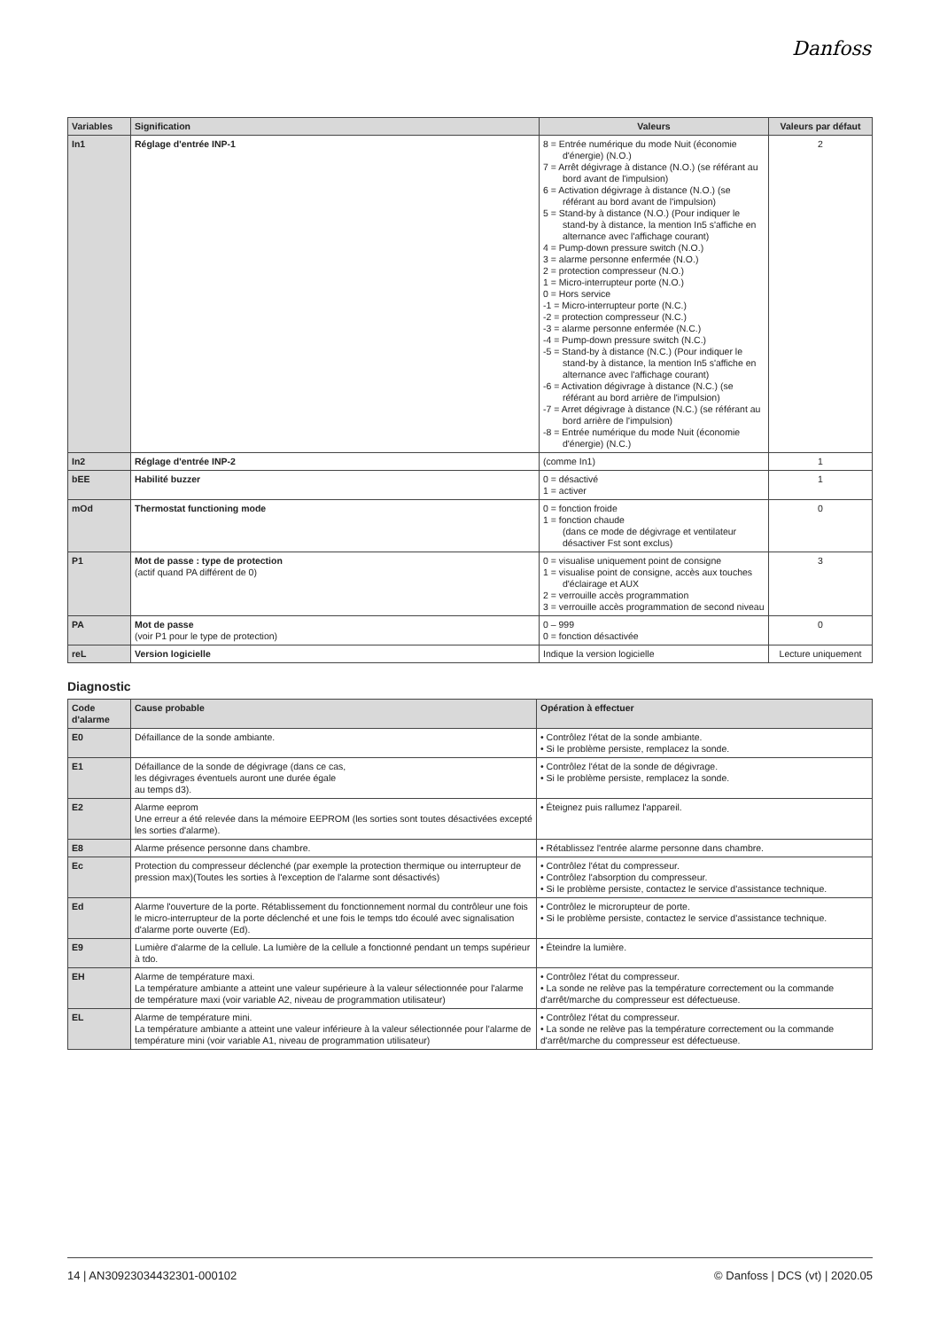Danfoss
| Variables | Signification | Valeurs | Valeurs par défaut |
| --- | --- | --- | --- |
| In1 | Réglage d'entrée INP-1 | 8 = Entrée numérique du mode Nuit (économie d'énergie) (N.O.) 7 = Arrêt dégivrage à distance (N.O.) (se référant au bord avant de l'impulsion) 6 = Activation dégivrage à distance (N.O.) (se référant au bord avant de l'impulsion) 5 = Stand-by à distance (N.O.) (Pour indiquer le stand-by à distance, la mention In5 s'affiche en alternance avec l'affichage courant) 4 = Pump-down pressure switch (N.O.) 3 = alarme personne enfermée (N.O.) 2 = protection compresseur (N.O.) 1 = Micro-interrupteur porte (N.O.) 0 = Hors service -1 = Micro-interrupteur porte (N.C.) -2 = protection compresseur (N.C.) -3 = alarme personne enfermée (N.C.) -4 = Pump-down pressure switch (N.C.) -5 = Stand-by à distance (N.C.) (Pour indiquer le stand-by à distance, la mention In5 s'affiche en alternance avec l'affichage courant) -6 = Activation dégivrage à distance (N.C.) (se référant au bord arrière de l'impulsion) -7 = Arret dégivrage à distance (N.C.) (se référant au bord arrière de l'impulsion) -8 = Entrée numérique du mode Nuit (économie d'énergie) (N.C.) | 2 |
| In2 | Réglage d'entrée INP-2 | (comme In1) | 1 |
| bEE | Habilité buzzer | 0 = désactivé 1 = activer | 1 |
| mOd | Thermostat functioning mode | 0 = fonction froide 1 = fonction chaude (dans ce mode de dégivrage et ventilateur désactiver Fst sont exclus) | 0 |
| P1 | Mot de passe : type de protection (actif quand PA différent de 0) | 0 = visualise uniquement point de consigne 1 = visualise point de consigne, accès aux touches d'éclairage et AUX 2 = verrouille accès programmation 3 = verrouille accès programmation de second niveau | 3 |
| PA | Mot de passe (voir P1 pour le type de protection) | 0 – 999 0 = fonction désactivée | 0 |
| reL | Version logicielle | Indique la version logicielle | Lecture uniquement |
Diagnostic
| Code d'alarme | Cause probable | Opération à effectuer |
| --- | --- | --- |
| E0 | Défaillance de la sonde ambiante. | • Contrôlez l'état de la sonde ambiante. • Si le problème persiste, remplacez la sonde. |
| E1 | Défaillance de la sonde de dégivrage (dans ce cas, les dégivrages éventuels auront une durée égale au temps d3). | • Contrôlez l'état de la sonde de dégivrage. • Si le problème persiste, remplacez la sonde. |
| E2 | Alarme eeprom Une erreur a été relevée dans la mémoire EEPROM (les sorties sont toutes désactivées excepté les sorties d'alarme). | • Éteignez puis rallumez l'appareil. |
| E8 | Alarme présence personne dans chambre. | • Rétablissez l'entrée alarme personne dans chambre. |
| Ec | Protection du compresseur déclenché (par exemple la protection thermique ou interrupteur de pression max)(Toutes les sorties à l'exception de l'alarme sont désactivés) | • Contrôlez l'état du compresseur. • Contrôlez l'absorption du compresseur. • Si le problème persiste, contactez le service d'assistance technique. |
| Ed | Alarme l'ouverture de la porte. Rétablissement du fonctionnement normal du contrôleur une fois le micro-interrupteur de la porte déclenché et une fois le temps tdo écoulé avec signalisation d'alarme porte ouverte (Ed). | • Contrôlez le microrupteur de porte. • Si le problème persiste, contactez le service d'assistance technique. |
| E9 | Lumière d'alarme de la cellule. La lumière de la cellule a fonctionné pendant un temps supérieur à tdo. | • Éteindre la lumière. |
| EH | Alarme de température maxi. La température ambiante a atteint une valeur supérieure à la valeur sélectionnée pour l'alarme de température maxi (voir variable A2, niveau de programmation utilisateur) | • Contrôlez l'état du compresseur. • La sonde ne relève pas la température correctement ou la commande d'arrêt/marche du compresseur est défectueuse. |
| EL | Alarme de température mini. La température ambiante a atteint une valeur inférieure à la valeur sélectionnée pour l'alarme de température mini (voir variable A1, niveau de programmation utilisateur) | • Contrôlez l'état du compresseur. • La sonde ne relève pas la température correctement ou la commande d'arrêt/marche du compresseur est défectueuse. |
14 | AN30923034432301-000102 © Danfoss | DCS (vt) | 2020.05